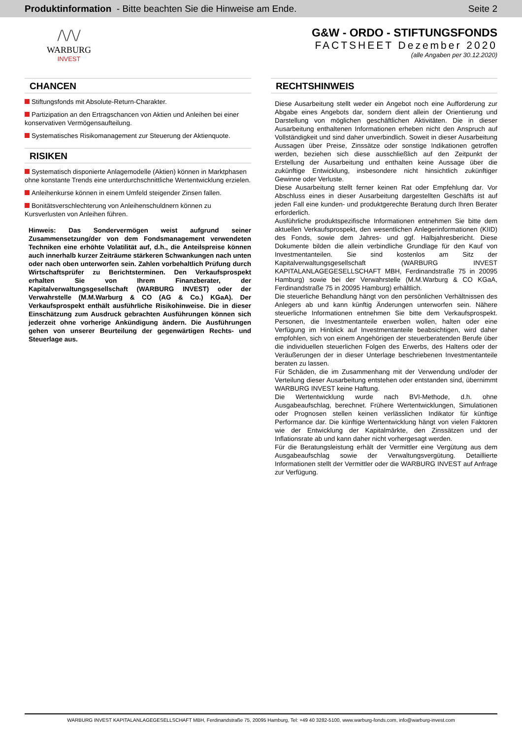Produktinformation - Bitte beachten Sie die Hinweise am Ende.
Seite 2
/\/\/
WARBURG
INVEST
G&W - ORDO - STIFTUNGSFONDS
FACTSHEET Dezember 2020
(alle Angaben per 30.12.2020)
CHANCEN
Stiftungsfonds mit Absolute-Return-Charakter.
Partizipation an den Ertragschancen von Aktien und Anleihen bei einer konservativen Vermögensaufteilung.
Systematisches Risikomanagement zur Steuerung der Aktienquote.
RISIKEN
Systematisch disponierte Anlagemodelle (Aktien) können in Marktphasen ohne konstante Trends eine unterdurchschnittliche Wertentwicklung erzielen.
Anleihenkurse können in einem Umfeld steigender Zinsen fallen.
Bonitätsverschlechterung von Anleihenschuldnern können zu Kursverlusten von Anleihen führen.
Hinweis: Das Sondervermögen weist aufgrund seiner Zusammensetzung/der von dem Fondsmanagement verwendeten Techniken eine erhöhte Volatilität auf, d.h., die Anteilspreise können auch innerhalb kurzer Zeiträume stärkeren Schwankungen nach unten oder nach oben unterworfen sein. Zahlen vorbehaltlich Prüfung durch Wirtschaftsprüfer zu Berichtsterminen. Den Verkaufsprospekt erhalten Sie von Ihrem Finanzberater, der Kapitalverwaltungsgesellschaft (WARBURG INVEST) oder der Verwahrstelle (M.M.Warburg & CO (AG & Co.) KGaA). Der Verkaufsprospekt enthält ausführliche Risikohinweise. Die in dieser Einschätzung zum Ausdruck gebrachten Ausführungen können sich jederzeit ohne vorherige Ankündigung ändern. Die Ausführungen gehen von unserer Beurteilung der gegenwärtigen Rechts- und Steuerlage aus.
RECHTSHINWEIS
Diese Ausarbeitung stellt weder ein Angebot noch eine Aufforderung zur Abgabe eines Angebots dar, sondern dient allein der Orientierung und Darstellung von möglichen geschäftlichen Aktivitäten. Die in dieser Ausarbeitung enthaltenen Informationen erheben nicht den Anspruch auf Vollständigkeit und sind daher unverbindlich. Soweit in dieser Ausarbeitung Aussagen über Preise, Zinssätze oder sonstige Indikationen getroffen werden, beziehen sich diese ausschließlich auf den Zeitpunkt der Erstellung der Ausarbeitung und enthalten keine Aussage über die zukünftige Entwicklung, insbesondere nicht hinsichtlich zukünftiger Gewinne oder Verluste.
Diese Ausarbeitung stellt ferner keinen Rat oder Empfehlung dar. Vor Abschluss eines in dieser Ausarbeitung dargestellten Geschäfts ist auf jeden Fall eine kunden- und produktgerechte Beratung durch Ihren Berater erforderlich.
Ausführliche produktspezifische Informationen entnehmen Sie bitte dem aktuellen Verkaufsprospekt, den wesentlichen Anlegerinformationen (KIID) des Fonds, sowie dem Jahres- und ggf. Halbjahresbericht. Diese Dokumente bilden die allein verbindliche Grundlage für den Kauf von Investmentanteilen. Sie sind kostenlos am Sitz der Kapitalverwaltungsgesellschaft (WARBURG INVEST KAPITALANLAGEGESELLSCHAFT MBH, Ferdinandstraße 75 in 20095 Hamburg) sowie bei der Verwahrstelle (M.M.Warburg & CO KGaA, Ferdinandstraße 75 in 20095 Hamburg) erhältlich.
Die steuerliche Behandlung hängt von den persönlichen Verhältnissen des Anlegers ab und kann künftig Änderungen unterworfen sein. Nähere steuerliche Informationen entnehmen Sie bitte dem Verkaufsprospekt. Personen, die Investmentanteile erwerben wollen, halten oder eine Verfügung im Hinblick auf Investmentanteile beabsichtigen, wird daher empfohlen, sich von einem Angehörigen der steuerberatenden Berufe über die individuellen steuerlichen Folgen des Erwerbs, des Haltens oder der Veräußerungen der in dieser Unterlage beschriebenen Investmentanteile beraten zu lassen.
Für Schäden, die im Zusammenhang mit der Verwendung und/oder der Verteilung dieser Ausarbeitung entstehen oder entstanden sind, übernimmt WARBURG INVEST keine Haftung.
Die Wertentwicklung wurde nach BVI-Methode, d.h. ohne Ausgabeaufschlag, berechnet. Frühere Wertentwicklungen, Simulationen oder Prognosen stellen keinen verlässlichen Indikator für künftige Performance dar. Die künftige Wertentwicklung hängt von vielen Faktoren wie der Entwicklung der Kapitalmärkte, den Zinssätzen und der Inflationsrate ab und kann daher nicht vorhergesagt werden.
Für die Beratungsleistung erhält der Vermittler eine Vergütung aus dem Ausgabeaufschlag sowie der Verwaltungsvergütung. Detaillierte Informationen stellt der Vermittler oder die WARBURG INVEST auf Anfrage zur Verfügung.
WARBURG INVEST KAPITALANLAGEGESELLSCHAFT MBH, Ferdinandstraße 75, 20095 Hamburg, Tel: +49 40 3282-5100, www.warburg-fonds.com, info@warburg-invest.com